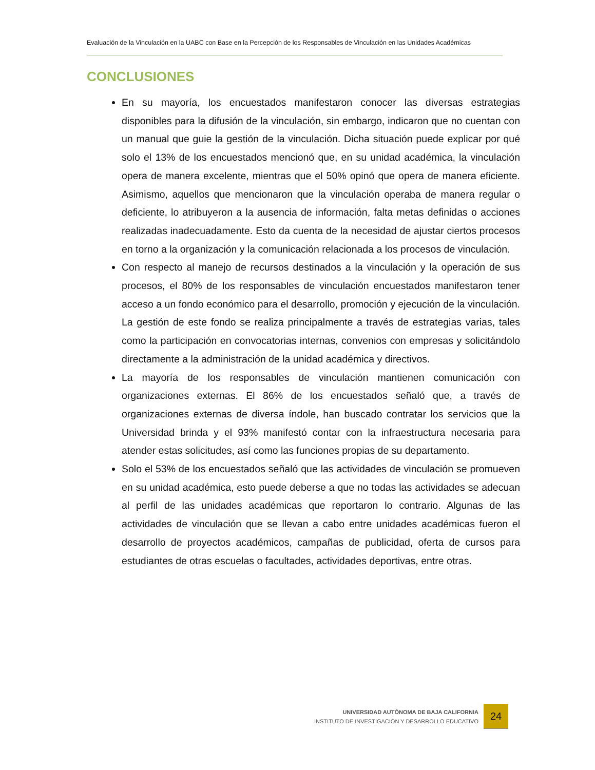Evaluación de la Vinculación en la UABC con Base en la Percepción de los Responsables de Vinculación en las Unidades Académicas
CONCLUSIONES
En su mayoría, los encuestados manifestaron conocer las diversas estrategias disponibles para la difusión de la vinculación, sin embargo, indicaron que no cuentan con un manual que guie la gestión de la vinculación. Dicha situación puede explicar por qué solo el 13% de los encuestados mencionó que, en su unidad académica, la vinculación opera de manera excelente, mientras que el 50% opinó que opera de manera eficiente. Asimismo, aquellos que mencionaron que la vinculación operaba de manera regular o deficiente, lo atribuyeron a la ausencia de información, falta metas definidas o acciones realizadas inadecuadamente. Esto da cuenta de la necesidad de ajustar ciertos procesos en torno a la organización y la comunicación relacionada a los procesos de vinculación.
Con respecto al manejo de recursos destinados a la vinculación y la operación de sus procesos, el 80% de los responsables de vinculación encuestados manifestaron tener acceso a un fondo económico para el desarrollo, promoción y ejecución de la vinculación. La gestión de este fondo se realiza principalmente a través de estrategias varias, tales como la participación en convocatorias internas, convenios con empresas y solicitándolo directamente a la administración de la unidad académica y directivos.
La mayoría de los responsables de vinculación mantienen comunicación con organizaciones externas. El 86% de los encuestados señaló que, a través de organizaciones externas de diversa índole, han buscado contratar los servicios que la Universidad brinda y el 93% manifestó contar con la infraestructura necesaria para atender estas solicitudes, así como las funciones propias de su departamento.
Solo el 53% de los encuestados señaló que las actividades de vinculación se promueven en su unidad académica, esto puede deberse a que no todas las actividades se adecuan al perfil de las unidades académicas que reportaron lo contrario. Algunas de las actividades de vinculación que se llevan a cabo entre unidades académicas fueron el desarrollo de proyectos académicos, campañas de publicidad, oferta de cursos para estudiantes de otras escuelas o facultades, actividades deportivas, entre otras.
UNIVERSIDAD AUTÓNOMA DE BAJA CALIFORNIA
INSTITUTO DE INVESTIGACIÓN Y DESARROLLO EDUCATIVO
24